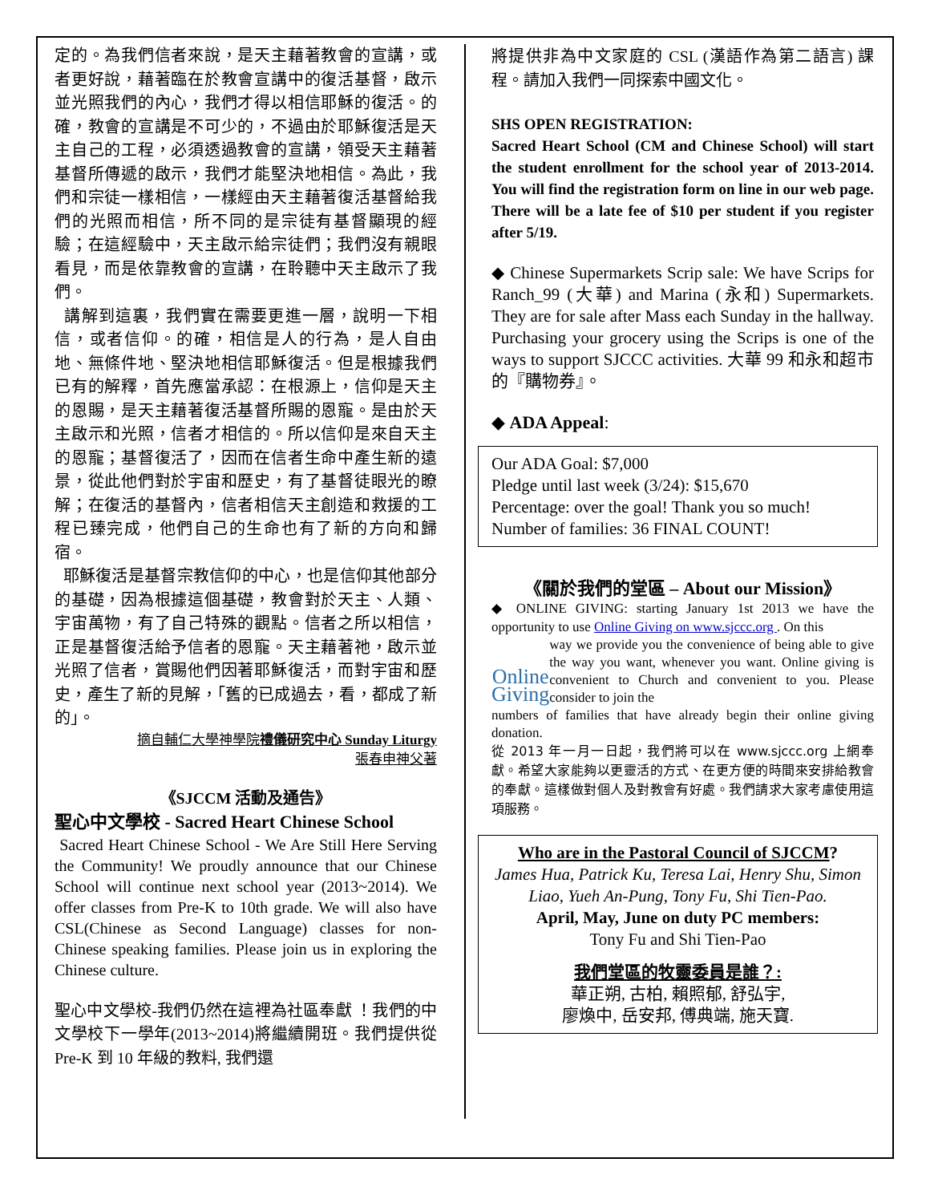定的。為我們信者來說，是天主藉著教會的宣講，或者更好說，藉著臨在於教會宣講中的復活基督，啟示並光照我們的內心，我們才得以相信耶穌的復活。的確，教會的宣講是不可少的，不過由於耶穌復活是天主自己的工程，必須透過教會的宣講，領受天主藉著基督所傳遞的啟示，我們才能堅決地相信。為此，我們和宗徒一樣相信，一樣經由天主藉著復活基督給我們的光照而相信，所不同的是宗徒有基督顯現的經驗；在這經驗中，天主啟示給宗徒們；我們沒有親眼看見，而是依靠教會的宣講，在聆聽中天主啟示了我們。
講解到這裏，我們實在需要更進一層，說明一下相信，或者信仰。的確，相信是人的行為，是人自由地、無條件地、堅決地相信耶穌復活。但是根據我們已有的解釋，首先應當承認：在根源上，信仰是天主的恩賜，是天主藉著復活基督所賜的恩寵。是由於天主啟示和光照，信者才相信的。所以信仰是來自天主的恩寵；基督復活了，因而在信者生命中產生新的遠景，從此他們對於宇宙和歷史，有了基督徒眼光的瞭解；在復活的基督內，信者相信天主創造和救援的工程已臻完成，他們自己的生命也有了新的方向和歸宿。
耶穌復活是基督宗教信仰的中心，也是信仰其他部分的基礎，因為根據這個基礎，教會對於天主、人類、宇宙萬物，有了自己特殊的觀點。信者之所以相信，正是基督復活給予信者的恩寵。天主藉著祂，啟示並光照了信者，賞賜他們因著耶穌復活，而對宇宙和歷史，產生了新的見解，「舊的已成過去，看，都成了新的」。
摘自輔仁大學神學院禮儀研究中心 Sunday Liturgy
張春申神父著
《SJCCM 活動及通告》
聖心中文學校 - Sacred Heart Chinese School
Sacred Heart Chinese School - We Are Still Here Serving the Community! We proudly announce that our Chinese School will continue next school year (2013~2014). We offer classes from Pre-K to 10th grade. We will also have CSL(Chinese as Second Language) classes for non-Chinese speaking families. Please join us in exploring the Chinese culture.
聖心中文學校-我們仍然在這裡為社區奉獻 ！我們的中文學校下一學年(2013~2014)將繼續開班。我們提供從 Pre-K 到 10 年級的教料, 我們還
將提供非為中文家庭的 CSL (漢語作為第二語言) 課程。請加入我們一同探索中國文化。
SHS OPEN REGISTRATION:
Sacred Heart School (CM and Chinese School) will start the student enrollment for the school year of 2013-2014. You will find the registration form on line in our web page. There will be a late fee of $10 per student if you register after 5/19.
◆ Chinese Supermarkets Scrip sale: We have Scrips for Ranch_99 (大華) and Marina (永和) Supermarkets. They are for sale after Mass each Sunday in the hallway. Purchasing your grocery using the Scrips is one of the ways to support SJCCC activities. 大華 99 和永和超市的『購物券』。
◆ ADA Appeal:
Our ADA Goal: $7,000
Pledge until last week (3/24): $15,670
Percentage: over the goal! Thank you so much!
Number of families: 36 FINAL COUNT!
《關於我們的堂區 – About our Mission》
◆ ONLINE GIVING: starting January 1st 2013 we have the opportunity to use Online Giving on www.sjccc.org . On this
Online Giving
way we provide you the convenience of being able to give the way you want, whenever you want. Online giving is convenient to Church and convenient to you. Please consider to join the
numbers of families that have already begin their online giving donation.
從 2013 年一月一日起，我們將可以在 www.sjccc.org 上網奉獻。希望大家能夠以更靈活的方式、在更方便的時間來安排給教會的奉獻。這樣做對個人及對教會有好處。我們請求大家考慮使用這項服務。
Who are in the Pastoral Council of SJCCM?
James Hua, Patrick Ku, Teresa Lai, Henry Shu, Simon Liao, Yueh An-Pung, Tony Fu, Shi Tien-Pao.
April, May, June on duty PC members:
Tony Fu and Shi Tien-Pao
我們堂區的牧靈委員是誰？:
華正朔, 古柏, 賴照郁, 舒弘宇,
廖煥中, 岳安邦, 傅典端, 施天寶.